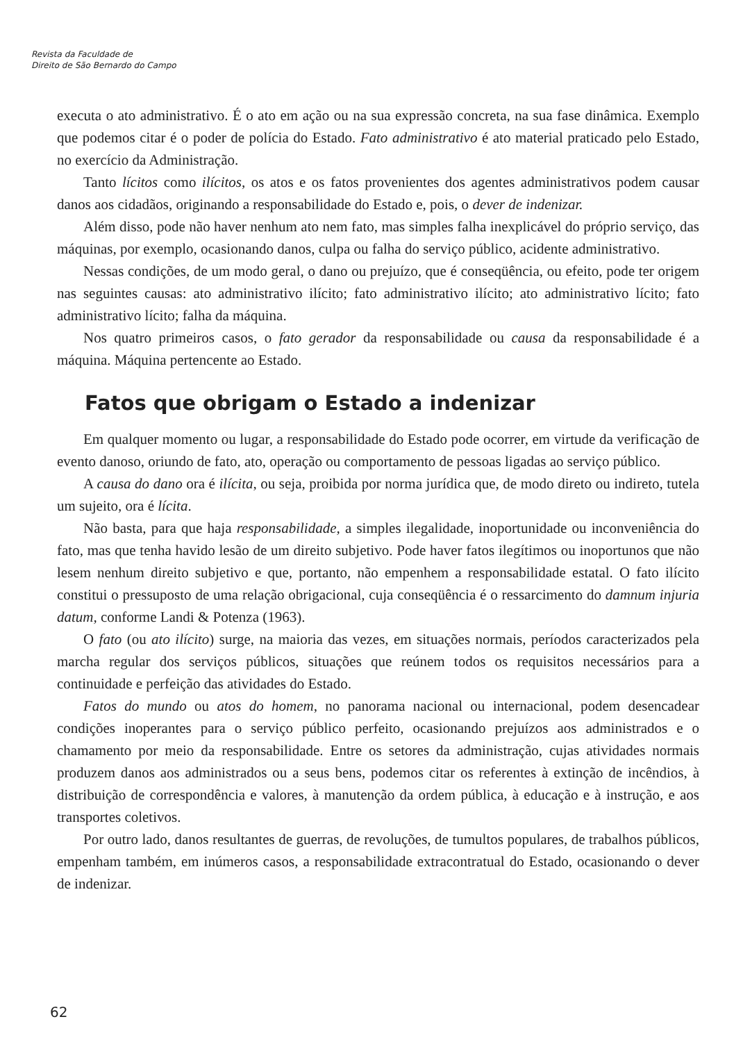Revista da Faculdade de
Direito de São Bernardo do Campo
executa o ato administrativo. É o ato em ação ou na sua expressão concreta, na sua fase dinâmica. Exemplo que podemos citar é o poder de polícia do Estado. Fato administrativo é ato material praticado pelo Estado, no exercício da Administração.
Tanto lícitos como ilícitos, os atos e os fatos provenientes dos agentes administrativos podem causar danos aos cidadãos, originando a responsabilidade do Estado e, pois, o dever de indenizar.
Além disso, pode não haver nenhum ato nem fato, mas simples falha inexplicável do próprio serviço, das máquinas, por exemplo, ocasionando danos, culpa ou falha do serviço público, acidente administrativo.
Nessas condições, de um modo geral, o dano ou prejuízo, que é conseqüência, ou efeito, pode ter origem nas seguintes causas: ato administrativo ilícito; fato administrativo ilícito; ato administrativo lícito; fato administrativo lícito; falha da máquina.
Nos quatro primeiros casos, o fato gerador da responsabilidade ou causa da responsabilidade é a máquina. Máquina pertencente ao Estado.
Fatos que obrigam o Estado a indenizar
Em qualquer momento ou lugar, a responsabilidade do Estado pode ocorrer, em virtude da verificação de evento danoso, oriundo de fato, ato, operação ou comportamento de pessoas ligadas ao serviço público.
A causa do dano ora é ilícita, ou seja, proibida por norma jurídica que, de modo direto ou indireto, tutela um sujeito, ora é lícita.
Não basta, para que haja responsabilidade, a simples ilegalidade, inoportunidade ou inconveniência do fato, mas que tenha havido lesão de um direito subjetivo. Pode haver fatos ilegítimos ou inoportunos que não lesem nenhum direito subjetivo e que, portanto, não empenhem a responsabilidade estatal. O fato ilícito constitui o pressuposto de uma relação obrigacional, cuja conseqüência é o ressarcimento do damnum injuria datum, conforme Landi & Potenza (1963).
O fato (ou ato ilícito) surge, na maioria das vezes, em situações normais, períodos caracterizados pela marcha regular dos serviços públicos, situações que reúnem todos os requisitos necessários para a continuidade e perfeição das atividades do Estado.
Fatos do mundo ou atos do homem, no panorama nacional ou internacional, podem desencadear condições inoperantes para o serviço público perfeito, ocasionando prejuízos aos administrados e o chamamento por meio da responsabilidade. Entre os setores da administração, cujas atividades normais produzem danos aos administrados ou a seus bens, podemos citar os referentes à extinção de incêndios, à distribuição de correspondência e valores, à manutenção da ordem pública, à educação e à instrução, e aos transportes coletivos.
Por outro lado, danos resultantes de guerras, de revoluções, de tumultos populares, de trabalhos públicos, empenham também, em inúmeros casos, a responsabilidade extracontratual do Estado, ocasionando o dever de indenizar.
62